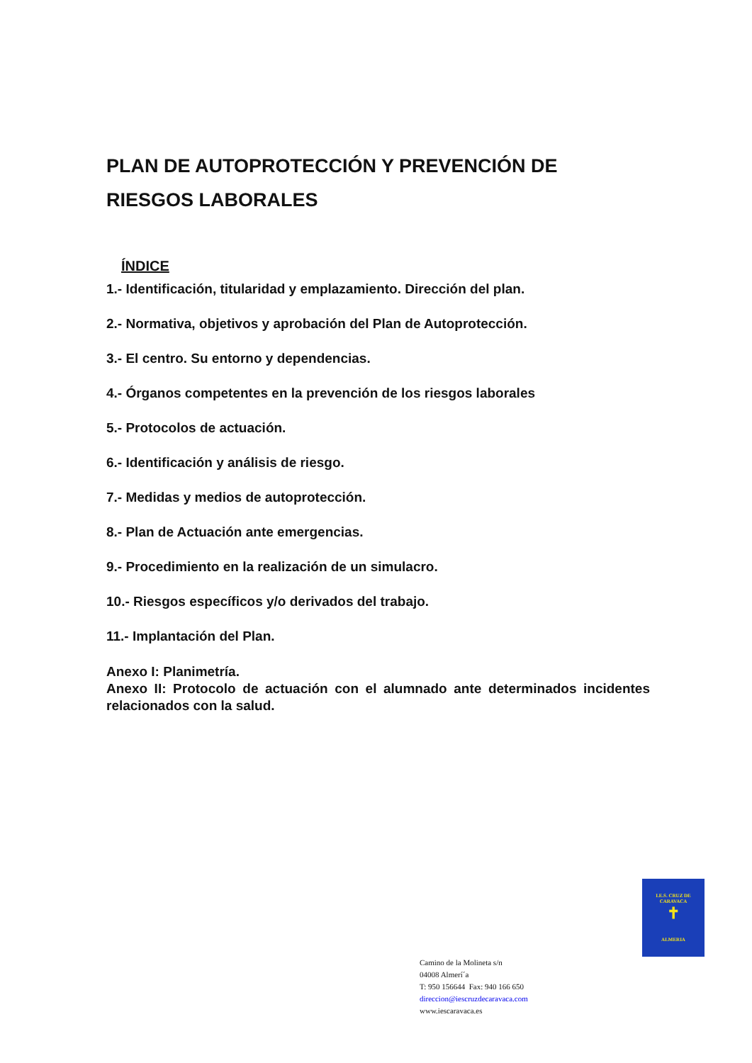PLAN DE AUTOPROTECCIÓN Y PREVENCIÓN DE RIESGOS LABORALES
ÍNDICE
1.- Identificación, titularidad y emplazamiento. Dirección del plan.
2.- Normativa, objetivos y aprobación del Plan de Autoprotección.
3.- El centro. Su entorno y dependencias.
4.- Órganos competentes en la prevención de los riesgos laborales
5.- Protocolos de actuación.
6.- Identificación y análisis de riesgo.
7.- Medidas y medios de autoprotección.
8.- Plan de Actuación ante emergencias.
9.- Procedimiento en la realización de un simulacro.
10.- Riesgos específicos y/o derivados del trabajo.
11.- Implantación del Plan.
Anexo I: Planimetría.
Anexo II: Protocolo de actuación con el alumnado ante determinados incidentes relacionados con la salud.
I.E.S. CRUZ DE CARAVACA
✝
ALMERIA
Camino de la Molineta s/n
04008 Almerí´a
T: 950 156644 Fax: 940 166 650
direccion@iescruzdecaravaca.com
www.iescaravaca.es